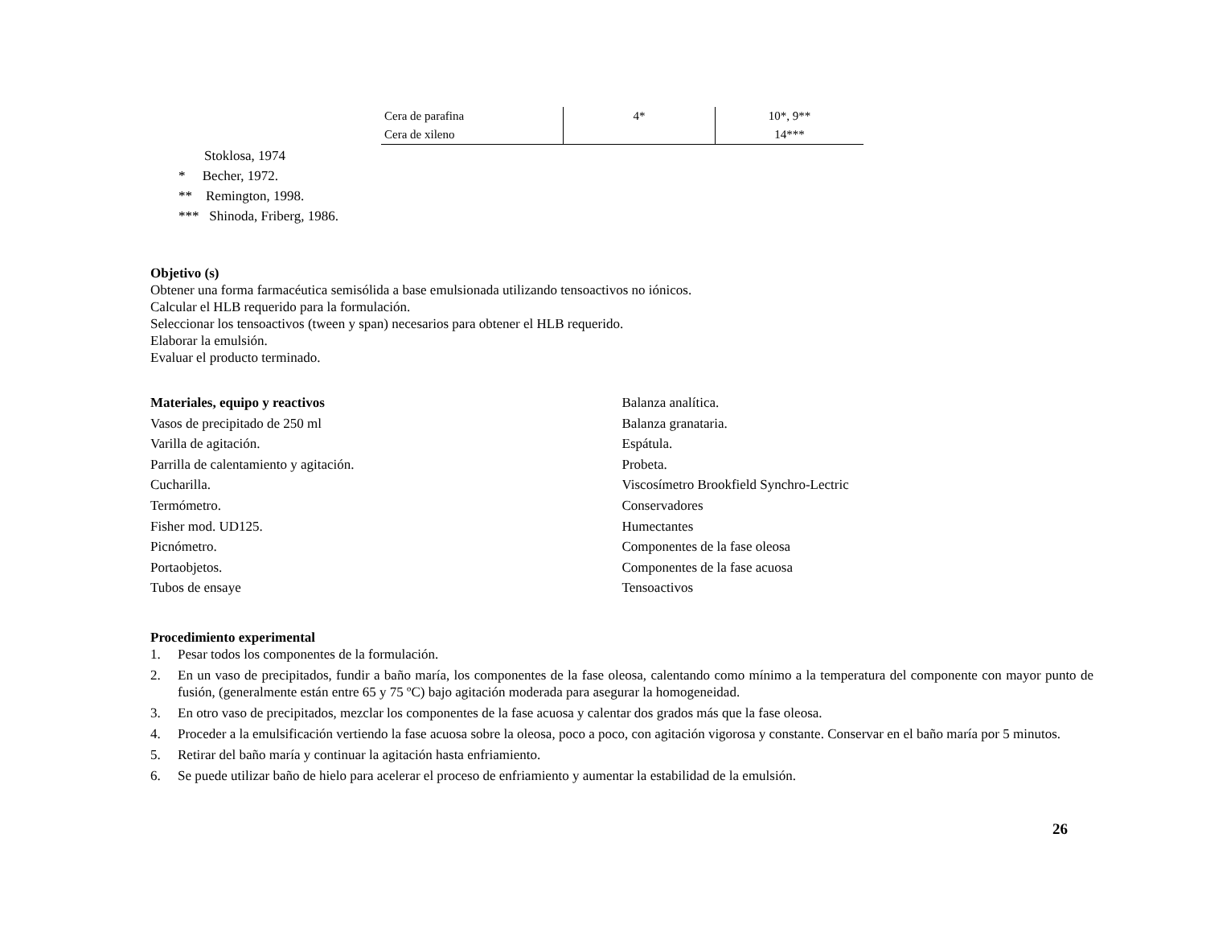| Cera de parafina | 4* | 10*, 9** |
| Cera de xileno | | 14*** |
Stoklosa, 1974
* Becher, 1972.
** Remington, 1998.
*** Shinoda, Friberg, 1986.
Objetivo (s)
Obtener una forma farmacéutica semisólida a base emulsionada utilizando tensoactivos no iónicos.
Calcular el HLB requerido para la formulación.
Seleccionar los tensoactivos (tween y span) necesarios para obtener el HLB requerido.
Elaborar la emulsión.
Evaluar el producto terminado.
Materiales, equipo y reactivos
Vasos de precipitado de 250 ml
Varilla de agitación.
Parrilla de calentamiento y agitación.
Cucharilla.
Termómetro.
Fisher mod. UD125.
Picnómetro.
Portaobjetos.
Tubos de ensaye
Balanza analítica.
Balanza granataria.
Espátula.
Probeta.
Viscosímetro Brookfield Synchro-Lectric
Conservadores
Humectantes
Componentes de la fase oleosa
Componentes de la fase acuosa
Tensoactivos
Procedimiento experimental
1. Pesar todos los componentes de la formulación.
2. En un vaso de precipitados, fundir a baño maría, los componentes de la fase oleosa, calentando como mínimo a la temperatura del componente con mayor punto de fusión, (generalmente están entre 65 y 75 ºC) bajo agitación moderada para asegurar la homogeneidad.
3. En otro vaso de precipitados, mezclar los componentes de la fase acuosa y calentar dos grados más que la fase oleosa.
4. Proceder a la emulsificación vertiendo la fase acuosa sobre la oleosa, poco a poco, con agitación vigorosa y constante. Conservar en el baño maría por 5 minutos.
5. Retirar del baño maría y continuar la agitación hasta enfriamiento.
6. Se puede utilizar baño de hielo para acelerar el proceso de enfriamiento y aumentar la estabilidad de la emulsión.
26